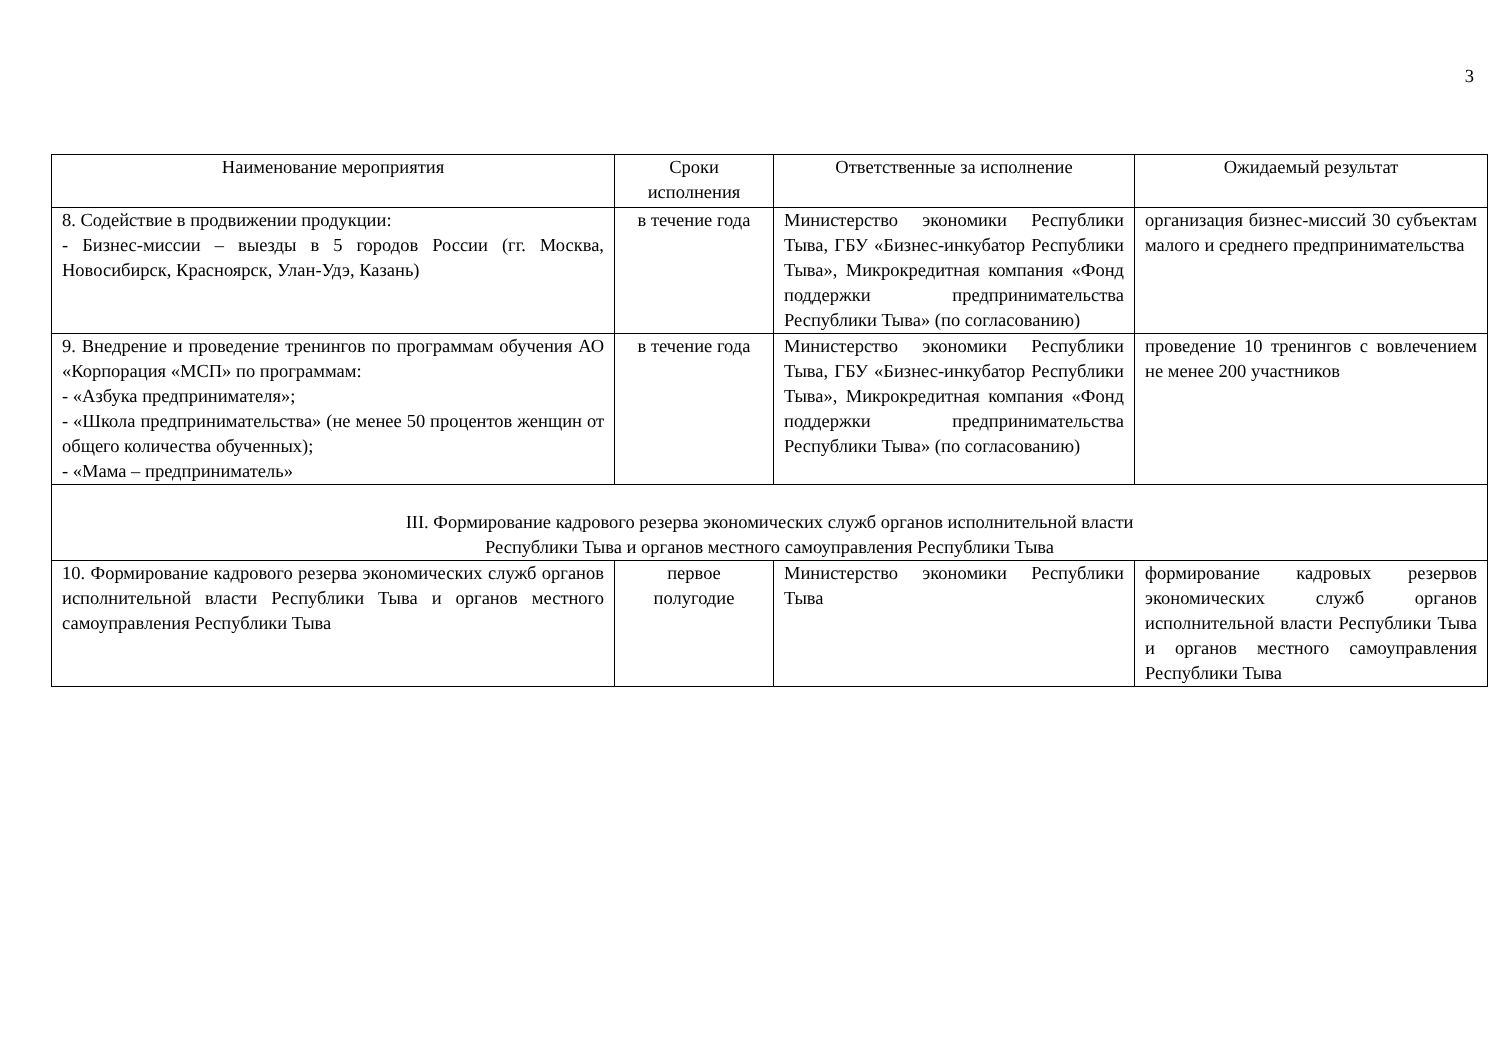3
| Наименование мероприятия | Сроки исполнения | Ответственные за исполнение | Ожидаемый результат |
| --- | --- | --- | --- |
| 8. Содействие в продвижении продукции: - Бизнес-миссии – выезды в 5 городов России (гг. Москва, Новосибирск, Красноярск, Улан-Удэ, Казань) | в течение года | Министерство экономики Республики Тыва, ГБУ «Бизнес-инкубатор Республики Тыва», Микрокредитная компания «Фонд поддержки предпринимательства Республики Тыва» (по согласованию) | организация бизнес-миссий 30 субъектам малого и среднего предпринимательства |
| 9. Внедрение и проведение тренингов по программам обучения АО «Корпорация «МСП» по программам: - «Азбука предпринимателя»; - «Школа предпринимательства» (не менее 50 процентов женщин от общего количества обученных); - «Мама – предприниматель» | в течение года | Министерство экономики Республики Тыва, ГБУ «Бизнес-инкубатор Республики Тыва», Микрокредитная компания «Фонд поддержки предпринимательства Республики Тыва» (по согласованию) | проведение 10 тренингов с вовлечением не менее 200 участников |
| III. Формирование кадрового резерва экономических служб органов исполнительной власти Республики Тыва и органов местного самоуправления Республики Тыва | | | |
| 10. Формирование кадрового резерва экономических служб органов исполнительной власти Республики Тыва и органов местного самоуправления Республики Тыва | первое полугодие | Министерство экономики Республики Тыва | формирование кадровых резервов экономических служб органов исполнительной власти Республики Тыва и органов местного самоуправления Республики Тыва |